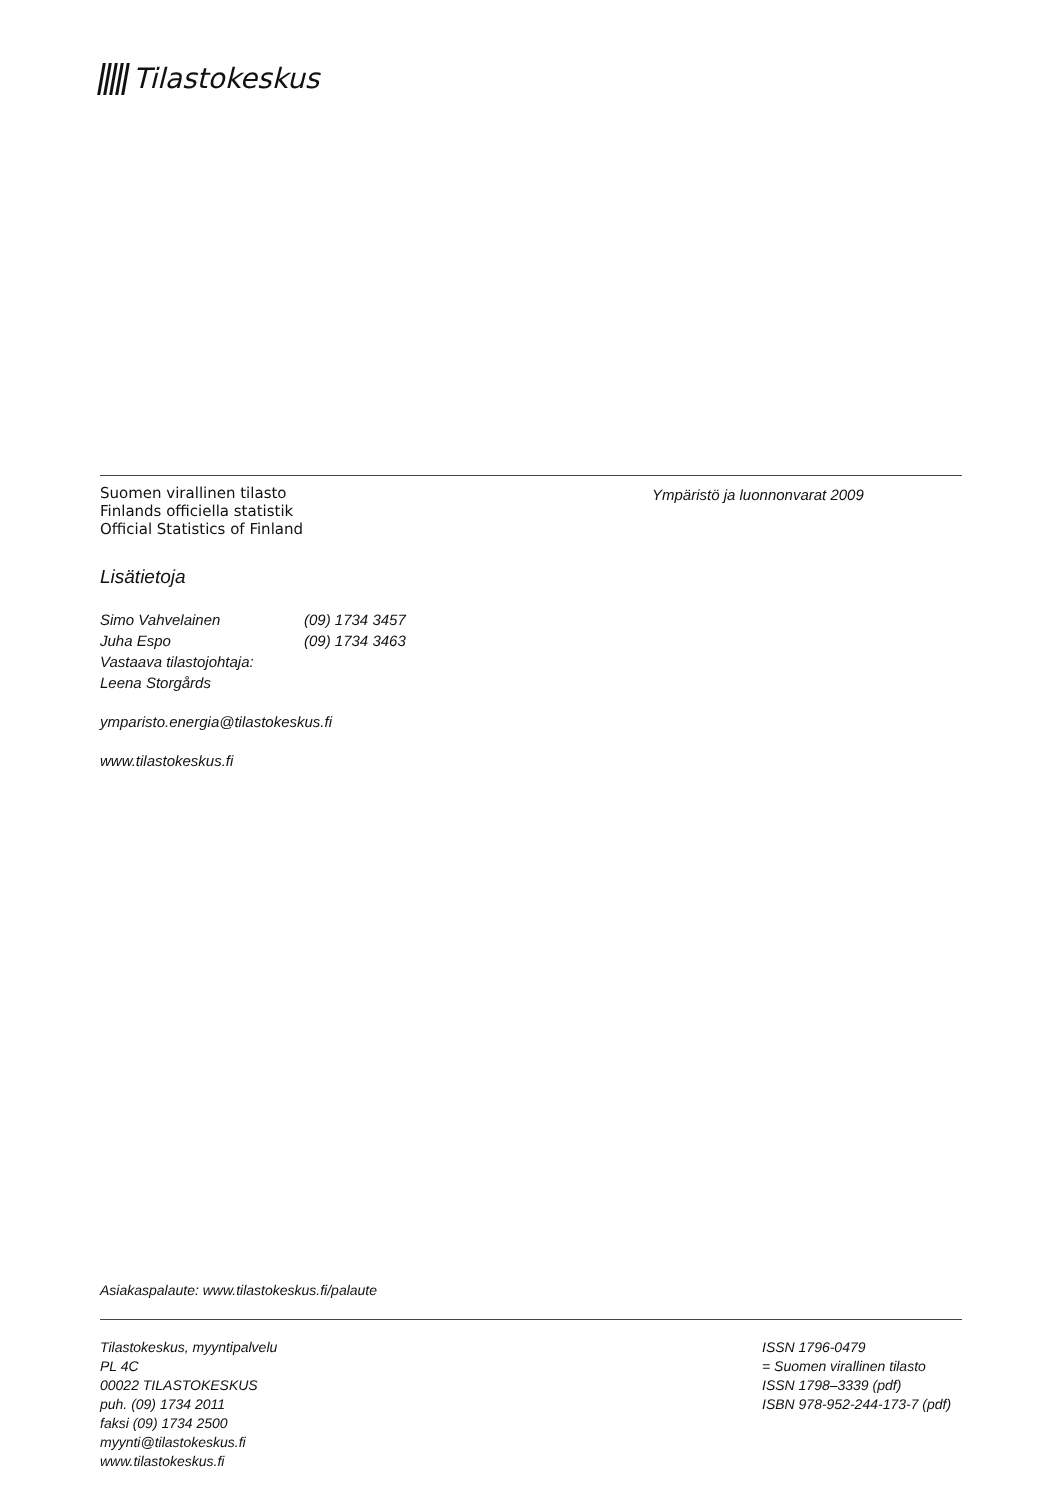Tilastokeskus
Suomen virallinen tilasto
Finlands officiella statistik
Official Statistics of Finland
Ympäristö ja luonnonvarat 2009
Lisätietoja
Simo Vahvelainen (09) 1734 3457 Juha Espo (09) 1734 3463 Vastaava tilastojohtaja: Leena Storgårds
ymparisto.energia@tilastokeskus.fi
www.tilastokeskus.fi
Asiakaspalaute: www.tilastokeskus.fi/palaute
Tilastokeskus, myyntipalvelu
PL 4C
00022 TILASTOKESKUS
puh. (09) 1734 2011
faksi (09) 1734 2500
myynti@tilastokeskus.fi
www.tilastokeskus.fi
ISSN 1796-0479
= Suomen virallinen tilasto
ISSN 1798–3339 (pdf)
ISBN 978-952-244-173-7 (pdf)